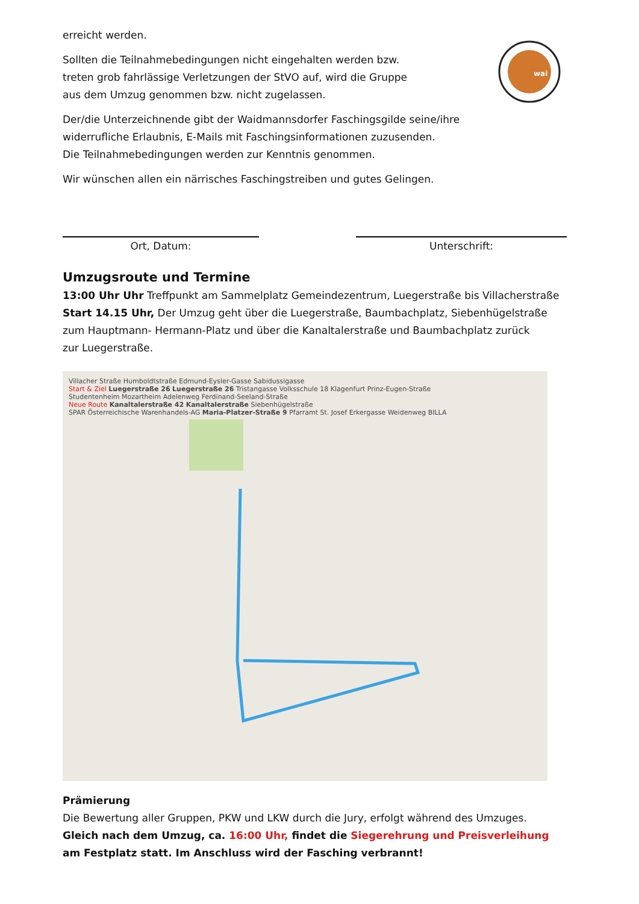wai
erreicht werden.
Sollten die Teilnahmebedingungen nicht eingehalten werden bzw.
treten grob fahrlässige Verletzungen der StVO auf, wird die Gruppe
aus dem Umzug genommen bzw. nicht zugelassen.
Der/die Unterzeichnende gibt der Waidmannsdorfer Faschingsgilde seine/ihre
widerrufliche Erlaubnis, E-Mails mit Faschingsinformationen zuzusenden.
Die Teilnahmebedingungen werden zur Kenntnis genommen.
Wir wünschen allen ein närrisches Faschingstreiben und gutes Gelingen.
Ort, Datum: Unterschrift:
Umzugsroute und Termine
13:00 Uhr Uhr Treffpunkt am Sammelplatz Gemeindezentrum, Luegerstraße bis Villacherstraße
Start 14.15 Uhr, Der Umzug geht über die Luegerstraße, Baumbachplatz, Siebenhügelstraße
zum Hauptmann- Hermann-Platz und über die Kanaltalerstraße und Baumbachplatz zurück
zur Luegerstraße.
Villacher Straße Humboldtstraße Edmund-Eysler-Gasse Sabidussigasse
Start & Ziel Luegerstraße 26 Luegerstraße 26 Tristangasse Volksschule 18 Klagenfurt Prinz-Eugen-Straße
Studentenheim Mozartheim Adelenweg Ferdinand-Seeland-Straße
Neue Route Kanaltalerstraße 42 Kanaltalerstraße Siebenhügelstraße
SPAR Österreichische Warenhandels-AG Maria-Platzer-Straße 9 Pfarramt St. Josef Erkergasse Weidenweg BILLA
Prämierung
Die Bewertung aller Gruppen, PKW und LKW durch die Jury, erfolgt während des Umzuges.
Gleich nach dem Umzug, ca. 16:00 Uhr, findet die Siegerehrung und Preisverleihung
am Festplatz statt. Im Anschluss wird der Fasching verbrannt!